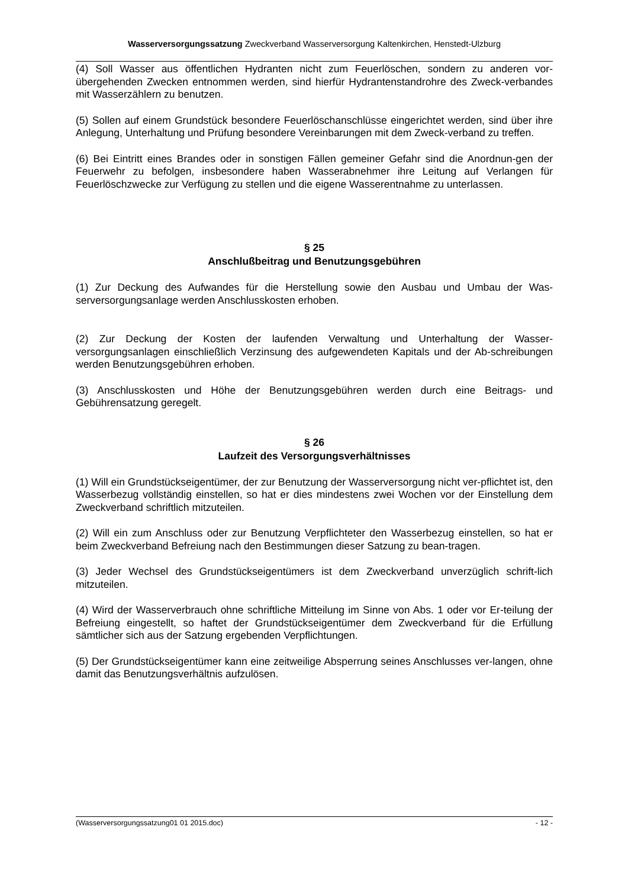Wasserversorgungssatzung Zweckverband Wasserversorgung Kaltenkirchen, Henstedt-Ulzburg
(4) Soll Wasser aus öffentlichen Hydranten nicht zum Feuerlöschen, sondern zu anderen vor-übergehenden Zwecken entnommen werden, sind hierfür Hydrantenstandrohre des Zweck-verbandes mit Wasserzählern zu benutzen.
(5) Sollen auf einem Grundstück besondere Feuerlöschanschlüsse eingerichtet werden, sind über ihre Anlegung, Unterhaltung und Prüfung besondere Vereinbarungen mit dem Zweck-verband zu treffen.
(6) Bei Eintritt eines Brandes oder in sonstigen Fällen gemeiner Gefahr sind die Anordnun-gen der Feuerwehr zu befolgen, insbesondere haben Wasserabnehmer ihre Leitung auf Verlangen für Feuerlöschzwecke zur Verfügung zu stellen und die eigene Wasserentnahme zu unterlassen.
§ 25
Anschlußbeitrag und Benutzungsgebühren
(1) Zur Deckung des Aufwandes für die Herstellung sowie den Ausbau und Umbau der Was-serversorgungsanlage werden Anschlusskosten erhoben.
(2) Zur Deckung der Kosten der laufenden Verwaltung und Unterhaltung der Wasser-versorgungsanlagen einschließlich Verzinsung des aufgewendeten Kapitals und der Ab-schreibungen werden Benutzungsgebühren erhoben.
(3) Anschlusskosten und Höhe der Benutzungsgebühren werden durch eine Beitrags- und Gebührensatzung geregelt.
§ 26
Laufzeit des Versorgungsverhältnisses
(1) Will ein Grundstückseigentümer, der zur Benutzung der Wasserversorgung nicht ver-pflichtet ist, den Wasserbezug vollständig einstellen, so hat er dies mindestens zwei Wochen vor der Einstellung dem Zweckverband schriftlich mitzuteilen.
(2) Will ein zum Anschluss oder zur Benutzung Verpflichteter den Wasserbezug einstellen, so hat er beim Zweckverband Befreiung nach den Bestimmungen dieser Satzung zu bean-tragen.
(3) Jeder Wechsel des Grundstückseigentümers ist dem Zweckverband unverzüglich schrift-lich mitzuteilen.
(4) Wird der Wasserverbrauch ohne schriftliche Mitteilung im Sinne von Abs. 1 oder vor Er-teilung der Befreiung eingestellt, so haftet der Grundstückseigentümer dem Zweckverband für die Erfüllung sämtlicher sich aus der Satzung ergebenden Verpflichtungen.
(5) Der Grundstückseigentümer kann eine zeitweilige Absperrung seines Anschlusses ver-langen, ohne damit das Benutzungsverhältnis aufzulösen.
(Wasserversorgungssatzung01 01 2015.doc) - 12 -